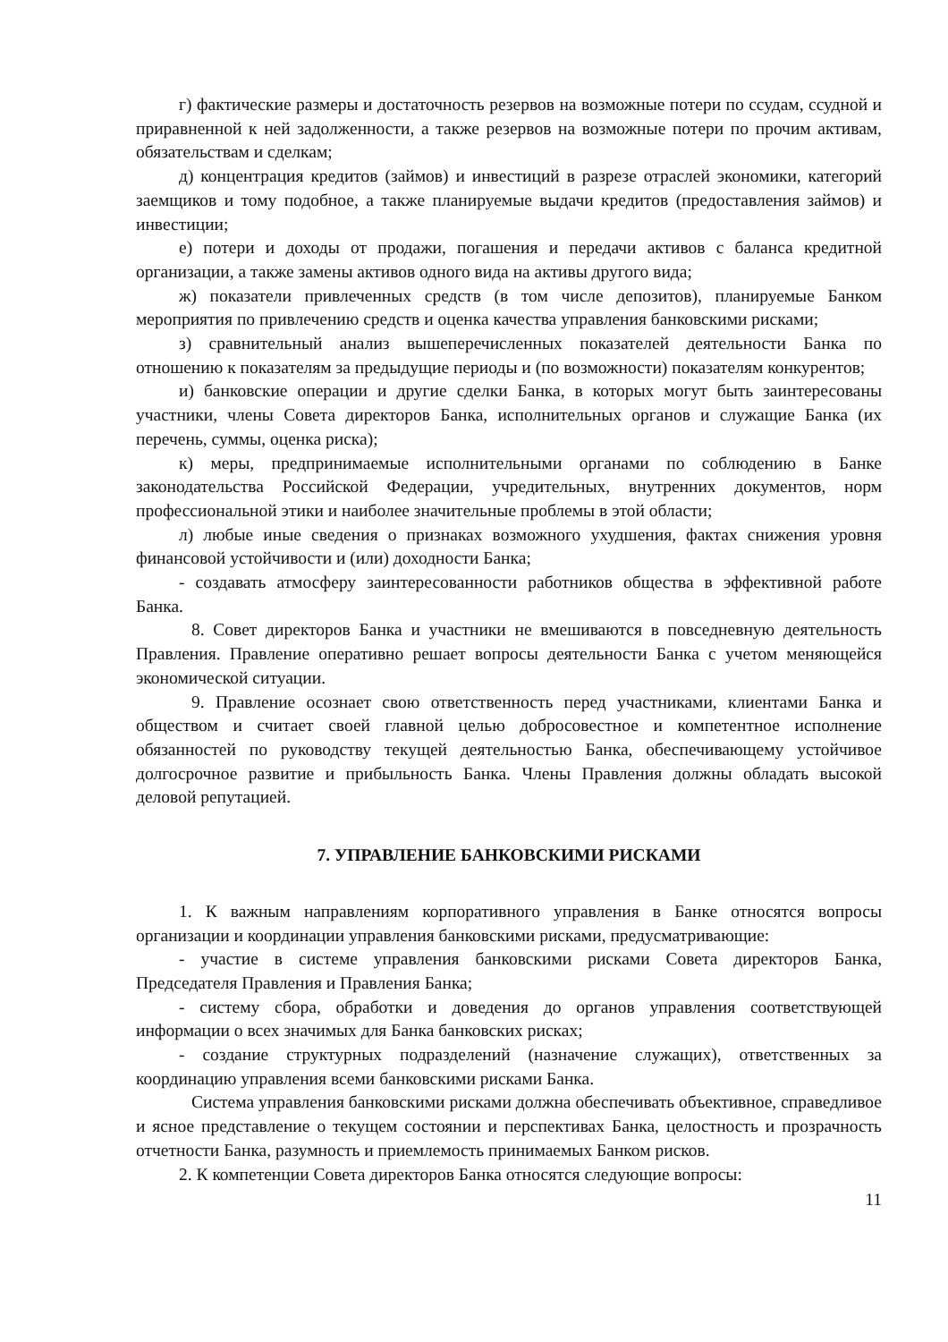г) фактические размеры и достаточность резервов на возможные потери по ссудам, ссудной и приравненной к ней задолженности, а также резервов на возможные потери по прочим активам, обязательствам и сделкам;
д) концентрация кредитов (займов) и инвестиций в разрезе отраслей экономики, категорий заемщиков и тому подобное, а также планируемые выдачи кредитов (предоставления займов) и инвестиции;
е) потери и доходы от продажи, погашения и передачи активов с баланса кредитной организации, а также замены активов одного вида на активы другого вида;
ж) показатели привлеченных средств (в том числе депозитов), планируемые Банком мероприятия по привлечению средств и оценка качества управления банковскими рисками;
з) сравнительный анализ вышеперечисленных показателей деятельности Банка по отношению к показателям за предыдущие периоды и (по возможности) показателям конкурентов;
и) банковские операции и другие сделки Банка, в которых могут быть заинтересованы участники, члены Совета директоров Банка, исполнительных органов и служащие Банка (их перечень, суммы, оценка риска);
к) меры, предпринимаемые исполнительными органами по соблюдению в Банке законодательства Российской Федерации, учредительных, внутренних документов, норм профессиональной этики и наиболее значительные проблемы в этой области;
л) любые иные сведения о признаках возможного ухудшения, фактах снижения уровня финансовой устойчивости и (или) доходности Банка;
- создавать атмосферу заинтересованности работников общества в эффективной работе Банка.
8. Совет директоров Банка и участники не вмешиваются в повседневную деятельность Правления. Правление оперативно решает вопросы деятельности Банка с учетом меняющейся экономической ситуации.
9. Правление осознает свою ответственность перед участниками, клиентами Банка и обществом и считает своей главной целью добросовестное и компетентное исполнение обязанностей по руководству текущей деятельностью Банка, обеспечивающему устойчивое долгосрочное развитие и прибыльность Банка. Члены Правления должны обладать высокой деловой репутацией.
7. УПРАВЛЕНИЕ БАНКОВСКИМИ РИСКАМИ
1. К важным направлениям корпоративного управления в Банке относятся вопросы организации и координации управления банковскими рисками, предусматривающие:
- участие в системе управления банковскими рисками Совета директоров Банка, Председателя Правления и Правления Банка;
- систему сбора, обработки и доведения до органов управления соответствующей информации о всех значимых для Банка банковских рисках;
- создание структурных подразделений (назначение служащих), ответственных за координацию управления всеми банковскими рисками Банка.
Система управления банковскими рисками должна обеспечивать объективное, справедливое и ясное представление о текущем состоянии и перспективах Банка, целостность и прозрачность отчетности Банка, разумность и приемлемость принимаемых Банком рисков.
2. К компетенции Совета директоров Банка относятся следующие вопросы:
11